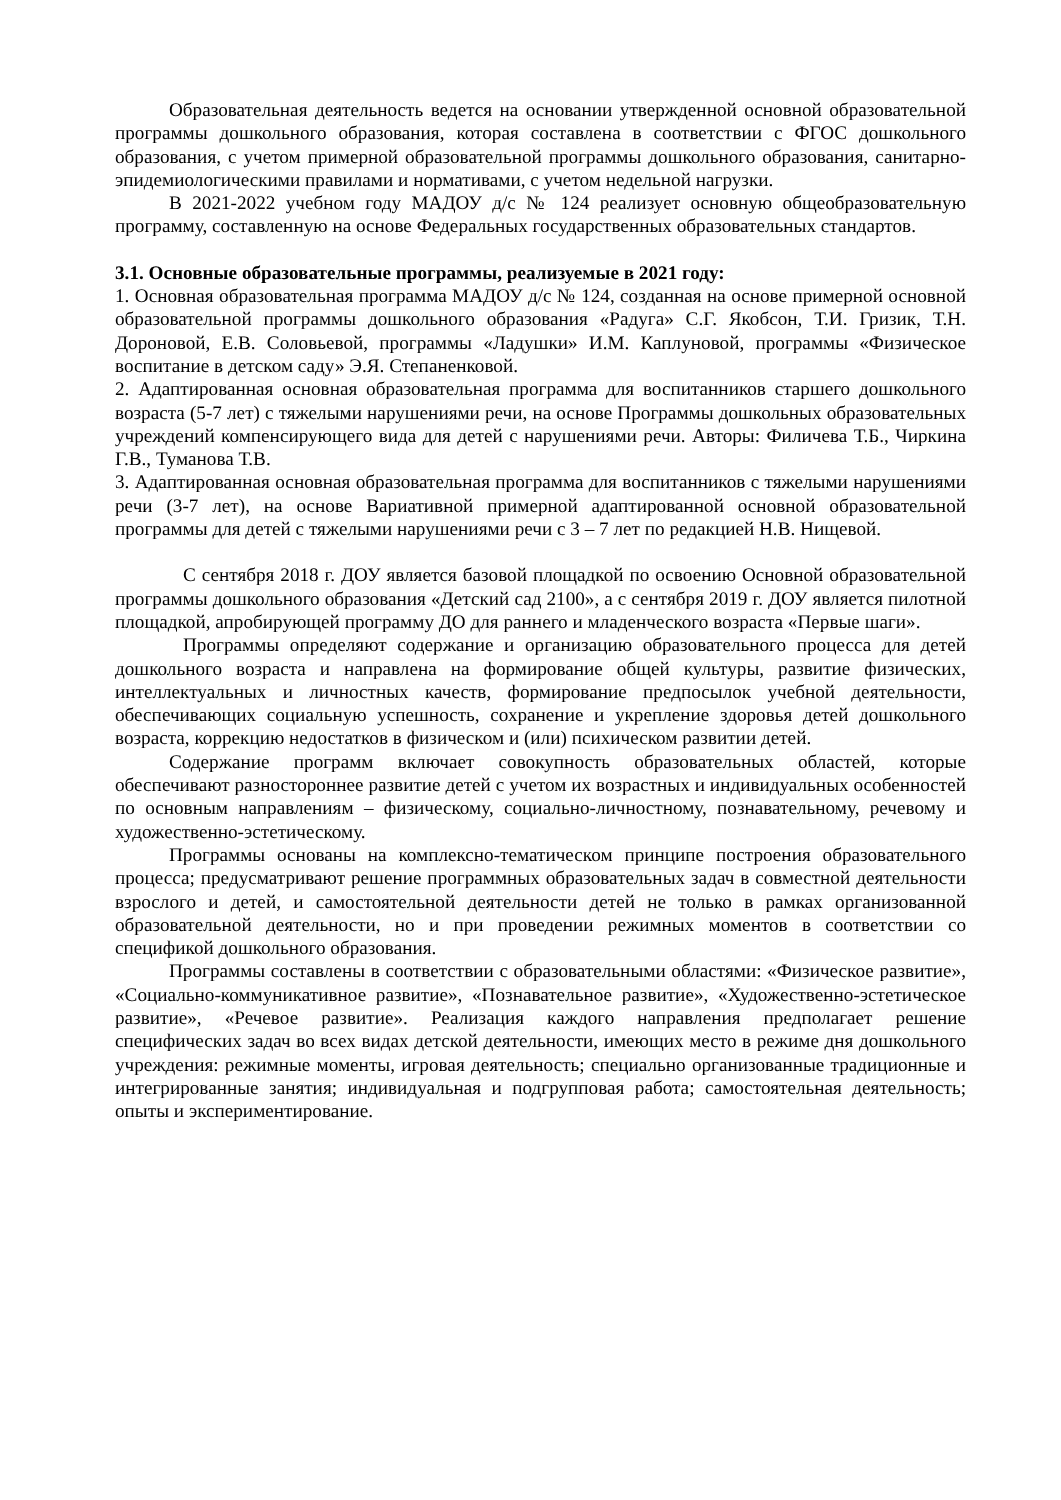Образовательная деятельность ведется на основании утвержденной основной образовательной программы дошкольного образования, которая составлена в соответствии с ФГОС дошкольного образования, с учетом примерной образовательной программы дошкольного образования, санитарно-эпидемиологическими правилами и нормативами, с учетом недельной нагрузки.
В 2021-2022 учебном году МАДОУ д/с № 124 реализует основную общеобразовательную программу, составленную на основе Федеральных государственных образовательных стандартов.
3.1. Основные образовательные программы, реализуемые в 2021 году:
1. Основная образовательная программа МАДОУ д/с № 124, созданная на основе примерной основной образовательной программы дошкольного образования «Радуга» С.Г. Якобсон, Т.И. Гризик, Т.Н. Дороновой, Е.В. Соловьевой, программы «Ладушки» И.М. Каплуновой, программы «Физическое воспитание в детском саду» Э.Я. Степаненковой.
2. Адаптированная основная образовательная программа для воспитанников старшего дошкольного возраста (5-7 лет) с тяжелыми нарушениями речи, на основе Программы дошкольных образовательных учреждений компенсирующего вида для детей с нарушениями речи. Авторы: Филичева Т.Б., Чиркина Г.В., Туманова Т.В.
3. Адаптированная основная образовательная программа для воспитанников с тяжелыми нарушениями речи (3-7 лет), на основе Вариативной примерной адаптированной основной образовательной программы для детей с тяжелыми нарушениями речи с 3 – 7 лет по редакцией Н.В. Нищевой.
С сентября 2018 г. ДОУ является базовой площадкой по освоению Основной образовательной программы дошкольного образования «Детский сад 2100», а с сентября 2019 г. ДОУ является пилотной площадкой, апробирующей программу ДО для раннего и младенческого возраста «Первые шаги».
Программы определяют содержание и организацию образовательного процесса для детей дошкольного возраста и направлена на формирование общей культуры, развитие физических, интеллектуальных и личностных качеств, формирование предпосылок учебной деятельности, обеспечивающих социальную успешность, сохранение и укрепление здоровья детей дошкольного возраста, коррекцию недостатков в физическом и (или) психическом развитии детей.
Содержание программ включает совокупность образовательных областей, которые обеспечивают разностороннее развитие детей с учетом их возрастных и индивидуальных особенностей по основным направлениям – физическому, социально-личностному, познавательному, речевому и художественно-эстетическому.
Программы основаны на комплексно-тематическом принципе построения образовательного процесса; предусматривают решение программных образовательных задач в совместной деятельности взрослого и детей, и самостоятельной деятельности детей не только в рамках организованной образовательной деятельности, но и при проведении режимных моментов в соответствии со спецификой дошкольного образования.
Программы составлены в соответствии с образовательными областями: «Физическое развитие», «Социально-коммуникативное развитие», «Познавательное развитие», «Художественно-эстетическое развитие», «Речевое развитие». Реализация каждого направления предполагает решение специфических задач во всех видах детской деятельности, имеющих место в режиме дня дошкольного учреждения: режимные моменты, игровая деятельность; специально организованные традиционные и интегрированные занятия; индивидуальная и подгрупповая работа; самостоятельная деятельность; опыты и экспериментирование.